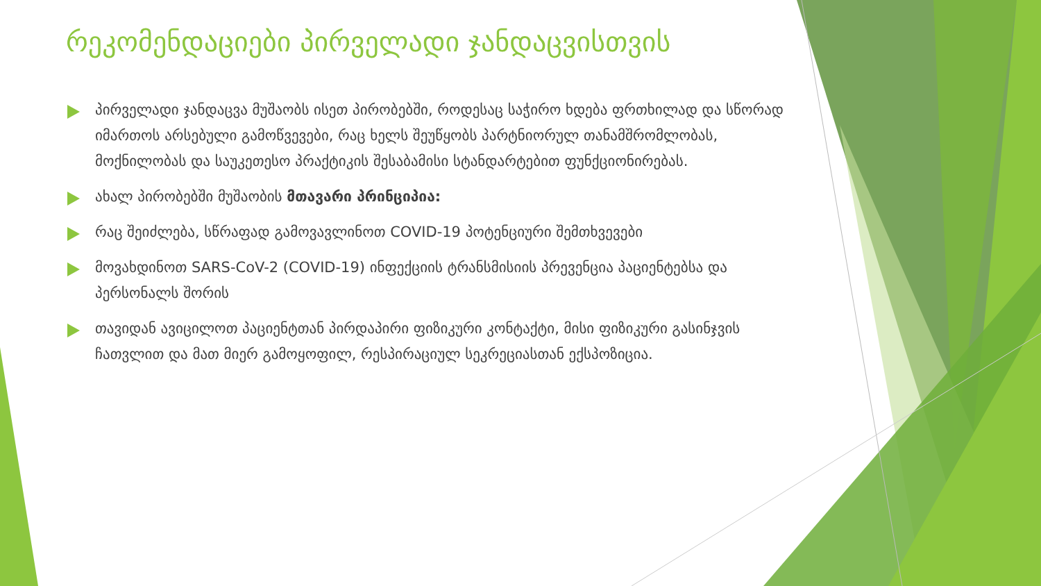რეკომენდაციები პირველადი ჯანდაცვისთვის
პირველადი ჯანდაცვა მუშაობს ისეთ პირობებში, როდესაც საჭირო ხდება ფრთხილად და სწორად იმართოს არსებული გამოწვევები, რაც ხელს შეუწყობს პარტნიორულ თანამშრომლობას, მოქნილობას და საუკეთესო პრაქტიკის შესაბამისი სტანდარტებით ფუნქციონირებას.
ახალ პირობებში მუშაობის მთავარი პრინციპია:
რაც შეიძლება, სწრაფად გამოვავლინოთ COVID-19 პოტენციური შემთხვევები
მოვახდინოთ SARS-CoV-2 (COVID-19) ინფექციის ტრანსმისიის პრევენცია პაციენტებსა და პერსონალს შორის
თავიდან ავიცილოთ პაციენტთან პირდაპირი ფიზიკური კონტაქტი, მისი ფიზიკური გასინჯვის ჩათვლით და მათ მიერ გამოყოფილ, რესპირაციულ სეკრეციასთან ექსპოზიცია.